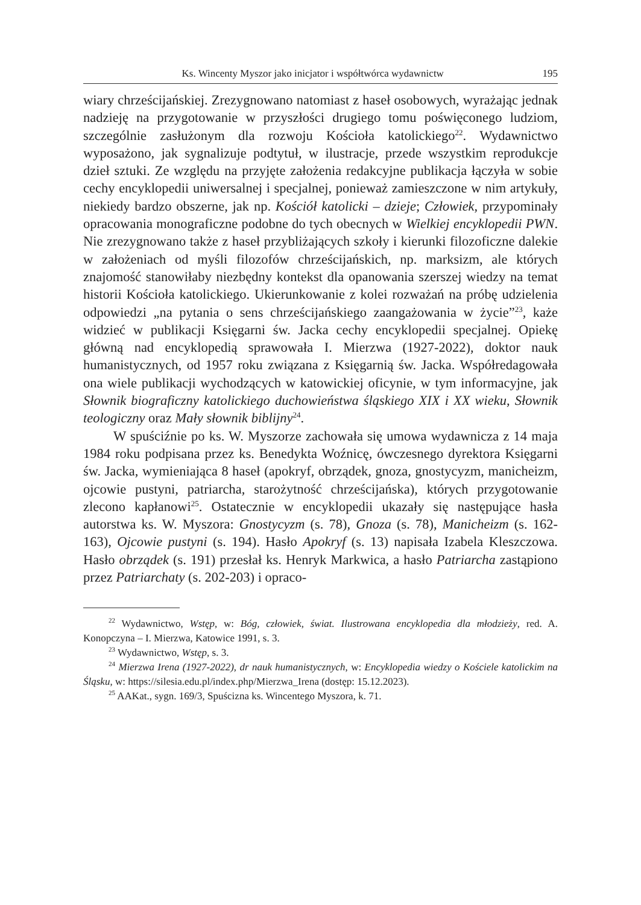Ks. Wincenty Myszor jako inicjator i współtwórca wydawnictw 195
wiary chrześcijańskiej. Zrezygnowano natomiast z haseł osobowych, wyrażając jednak nadzieję na przygotowanie w przyszłości drugiego tomu poświęconego ludziom, szczególnie zasłużonym dla rozwoju Kościoła katolickiego<sup>22</sup>. Wydawnictwo wyposażono, jak sygnalizuje podtytuł, w ilustracje, przede wszystkim reprodukcje dzieł sztuki. Ze względu na przyjęte założenia redakcyjne publikacja łączyła w sobie cechy encyklopedii uniwersalnej i specjalnej, ponieważ zamieszczone w nim artykuły, niekiedy bardzo obszerne, jak np. Kościół katolicki – dzieje; Człowiek, przypominały opracowania monograficzne podobne do tych obecnych w Wielkiej encyklopedii PWN. Nie zrezygnowano także z haseł przybliżających szkoły i kierunki filozoficzne dalekie w założeniach od myśli filozofów chrześcijańskich, np. marksizm, ale których znajomość stanowiłaby niezbędny kontekst dla opanowania szerszej wiedzy na temat historii Kościoła katolickiego. Ukierunkowanie z kolei rozważań na próbę udzielenia odpowiedzi „na pytania o sens chrześcijańskiego zaangażowania w życie”<sup>23</sup>, każe widzieć w publikacji Księgarni św. Jacka cechy encyklopedii specjalnej. Opiekę główną nad encyklopedią sprawowała I. Mierzwa (1927-2022), doktor nauk humanistycznych, od 1957 roku związana z Księgarnią św. Jacka. Współredagowała ona wiele publikacji wychodzących w katowickiej oficynie, w tym informacyjne, jak Słownik biograficzny katolickiego duchowieństwa śląskiego XIX i XX wieku, Słownik teologiczny oraz Mały słownik biblijny<sup>24</sup>.
W spuściźnie po ks. W. Myszorze zachowała się umowa wydawnicza z 14 maja 1984 roku podpisana przez ks. Benedykta Woźnicę, ówczesnego dyrektora Księgarni św. Jacka, wymieniająca 8 haseł (apokryf, obrządek, gnoza, gnostycyzm, manicheizm, ojcowie pustyni, patriarcha, starożytność chrześcijańska), których przygotowanie zlecono kapłanowi<sup>25</sup>. Ostatecznie w encyklopedii ukazały się następujące hasła autorstwa ks. W. Myszora: Gnostycyzm (s. 78), Gnoza (s. 78), Manicheizm (s. 162-163), Ojcowie pustyni (s. 194). Hasło Apokryf (s. 13) napisała Izabela Kleszczowa. Hasło obrządek (s. 191) przesłał ks. Henryk Markwica, a hasło Patriarcha zastąpiono przez Patriarchaty (s. 202-203) i opraco-
<sup>22</sup> Wydawnictwo, Wstęp, w: Bóg, człowiek, świat. Ilustrowana encyklopedia dla młodzieży, red. A. Konopczyna – I. Mierzwa, Katowice 1991, s. 3.
<sup>23</sup> Wydawnictwo, Wstęp, s. 3.
<sup>24</sup> Mierzwa Irena (1927-2022), dr nauk humanistycznych, w: Encyklopedia wiedzy o Kościele katolickim na Śląsku, w: https://silesia.edu.pl/index.php/Mierzwa_Irena (dostęp: 15.12.2023).
<sup>25</sup> AAKat., sygn. 169/3, Spuścizna ks. Wincentego Myszora, k. 71.